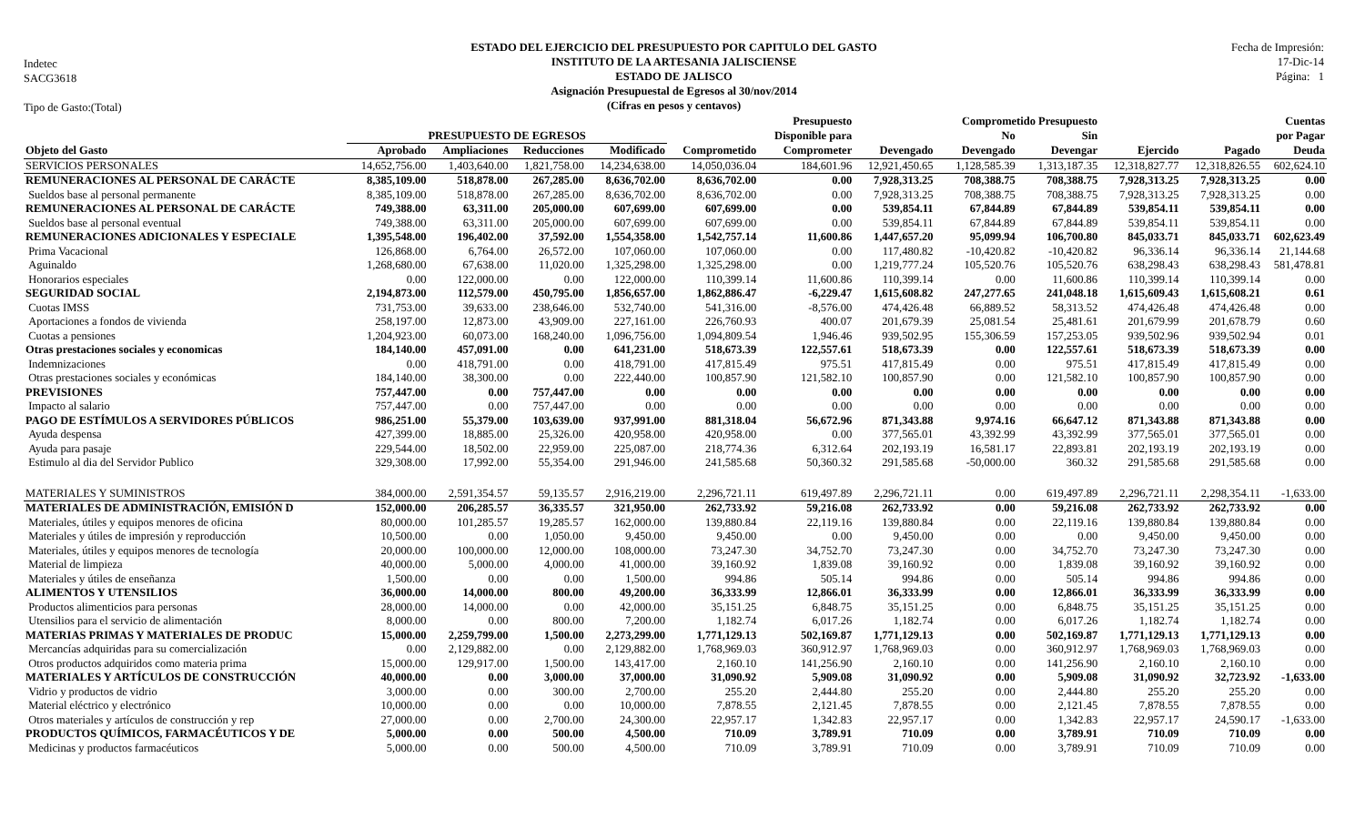Indetec
SACG3618
Tipo de Gasto:(Total)
ESTADO DEL EJERCICIO DEL PRESUPUESTO POR CAPITULO DEL GASTO
INSTITUTO DE LA ARTESANIA JALISCIENSE
ESTADO DE JALISCO
Asignación Presupuestal de Egresos al 30/nov/2014
(Cifras en pesos y centavos)
Fecha de Impresión:
17-Dic-14
Página: 1
| | | | | | | Presupuesto | | Comprometido Presupuesto | | | | Cuentas |
| --- | --- | --- | --- | --- | --- | --- | --- | --- | --- | --- | --- | --- |
| | PRESUPUESTO DE EGRESOS | | | | | Disponible para | | No | Sin | | | por Pagar |
| Objeto del Gasto | Aprobado | Ampliaciones | Reducciones | Modificado | Comprometido | Comprometer | Devengado | Devengado | Devengar | Ejercido | Pagado | Deuda |
| SERVICIOS PERSONALES | 14,652,756.00 | 1,403,640.00 | 1,821,758.00 | 14,234,638.00 | 14,050,036.04 | 184,601.96 | 12,921,450.65 | 1,128,585.39 | 1,313,187.35 | 12,318,827.77 | 12,318,826.55 | 602,624.10 |
| REMUNERACIONES AL PERSONAL DE CARÁCTE | 8,385,109.00 | 518,878.00 | 267,285.00 | 8,636,702.00 | 8,636,702.00 | 0.00 | 7,928,313.25 | 708,388.75 | 708,388.75 | 7,928,313.25 | 7,928,313.25 | 0.00 |
| Sueldos base al personal permanente | 8,385,109.00 | 518,878.00 | 267,285.00 | 8,636,702.00 | 8,636,702.00 | 0.00 | 7,928,313.25 | 708,388.75 | 708,388.75 | 7,928,313.25 | 7,928,313.25 | 0.00 |
| REMUNERACIONES AL PERSONAL DE CARÁCTE | 749,388.00 | 63,311.00 | 205,000.00 | 607,699.00 | 607,699.00 | 0.00 | 539,854.11 | 67,844.89 | 67,844.89 | 539,854.11 | 539,854.11 | 0.00 |
| Sueldos base al personal eventual | 749,388.00 | 63,311.00 | 205,000.00 | 607,699.00 | 607,699.00 | 0.00 | 539,854.11 | 67,844.89 | 67,844.89 | 539,854.11 | 539,854.11 | 0.00 |
| REMUNERACIONES ADICIONALES Y ESPECIALE | 1,395,548.00 | 196,402.00 | 37,592.00 | 1,554,358.00 | 1,542,757.14 | 11,600.86 | 1,447,657.20 | 95,099.94 | 106,700.80 | 845,033.71 | 845,033.71 | 602,623.49 |
| Prima Vacacional | 126,868.00 | 6,764.00 | 26,572.00 | 107,060.00 | 107,060.00 | 0.00 | 117,480.82 | -10,420.82 | -10,420.82 | 96,336.14 | 96,336.14 | 21,144.68 |
| Aguinaldo | 1,268,680.00 | 67,638.00 | 11,020.00 | 1,325,298.00 | 1,325,298.00 | 0.00 | 1,219,777.24 | 105,520.76 | 105,520.76 | 638,298.43 | 638,298.43 | 581,478.81 |
| Honorarios especiales | 0.00 | 122,000.00 | 0.00 | 122,000.00 | 110,399.14 | 11,600.86 | 110,399.14 | 0.00 | 11,600.86 | 110,399.14 | 110,399.14 | 0.00 |
| SEGURIDAD SOCIAL | 2,194,873.00 | 112,579.00 | 450,795.00 | 1,856,657.00 | 1,862,886.47 | -6,229.47 | 1,615,608.82 | 247,277.65 | 241,048.18 | 1,615,609.43 | 1,615,608.21 | 0.61 |
| Cuotas IMSS | 731,753.00 | 39,633.00 | 238,646.00 | 532,740.00 | 541,316.00 | -8,576.00 | 474,426.48 | 66,889.52 | 58,313.52 | 474,426.48 | 474,426.48 | 0.00 |
| Aportaciones a fondos de vivienda | 258,197.00 | 12,873.00 | 43,909.00 | 227,161.00 | 226,760.93 | 400.07 | 201,679.39 | 25,081.54 | 25,481.61 | 201,679.99 | 201,678.79 | 0.60 |
| Cuotas a pensiones | 1,204,923.00 | 60,073.00 | 168,240.00 | 1,096,756.00 | 1,094,809.54 | 1,946.46 | 939,502.95 | 155,306.59 | 157,253.05 | 939,502.96 | 939,502.94 | 0.01 |
| Otras prestaciones sociales y economicas | 184,140.00 | 457,091.00 | 0.00 | 641,231.00 | 518,673.39 | 122,557.61 | 518,673.39 | 0.00 | 122,557.61 | 518,673.39 | 518,673.39 | 0.00 |
| Indemnizaciones | 0.00 | 418,791.00 | 0.00 | 418,791.00 | 417,815.49 | 975.51 | 417,815.49 | 0.00 | 975.51 | 417,815.49 | 417,815.49 | 0.00 |
| Otras prestaciones sociales y económicas | 184,140.00 | 38,300.00 | 0.00 | 222,440.00 | 100,857.90 | 121,582.10 | 100,857.90 | 0.00 | 121,582.10 | 100,857.90 | 100,857.90 | 0.00 |
| PREVISIONES | 757,447.00 | 0.00 | 757,447.00 | 0.00 | 0.00 | 0.00 | 0.00 | 0.00 | 0.00 | 0.00 | 0.00 | 0.00 |
| Impacto al salario | 757,447.00 | 0.00 | 757,447.00 | 0.00 | 0.00 | 0.00 | 0.00 | 0.00 | 0.00 | 0.00 | 0.00 | 0.00 |
| PAGO DE ESTÍMULOS A SERVIDORES PÚBLICOS | 986,251.00 | 55,379.00 | 103,639.00 | 937,991.00 | 881,318.04 | 56,672.96 | 871,343.88 | 9,974.16 | 66,647.12 | 871,343.88 | 871,343.88 | 0.00 |
| Ayuda despensa | 427,399.00 | 18,885.00 | 25,326.00 | 420,958.00 | 420,958.00 | 0.00 | 377,565.01 | 43,392.99 | 43,392.99 | 377,565.01 | 377,565.01 | 0.00 |
| Ayuda para pasaje | 229,544.00 | 18,502.00 | 22,959.00 | 225,087.00 | 218,774.36 | 6,312.64 | 202,193.19 | 16,581.17 | 22,893.81 | 202,193.19 | 202,193.19 | 0.00 |
| Estimulo al dia del Servidor Publico | 329,308.00 | 17,992.00 | 55,354.00 | 291,946.00 | 241,585.68 | 50,360.32 | 291,585.68 | -50,000.00 | 360.32 | 291,585.68 | 291,585.68 | 0.00 |
| MATERIALES Y SUMINISTROS | 384,000.00 | 2,591,354.57 | 59,135.57 | 2,916,219.00 | 2,296,721.11 | 619,497.89 | 2,296,721.11 | 0.00 | 619,497.89 | 2,296,721.11 | 2,298,354.11 | -1,633.00 |
| MATERIALES DE ADMINISTRACIÓN, EMISIÓN D | 152,000.00 | 206,285.57 | 36,335.57 | 321,950.00 | 262,733.92 | 59,216.08 | 262,733.92 | 0.00 | 59,216.08 | 262,733.92 | 262,733.92 | 0.00 |
| Materiales, útiles y equipos menores de oficina | 80,000.00 | 101,285.57 | 19,285.57 | 162,000.00 | 139,880.84 | 22,119.16 | 139,880.84 | 0.00 | 22,119.16 | 139,880.84 | 139,880.84 | 0.00 |
| Materiales y útiles de impresión y reproducción | 10,500.00 | 0.00 | 1,050.00 | 9,450.00 | 9,450.00 | 0.00 | 9,450.00 | 0.00 | 0.00 | 9,450.00 | 9,450.00 | 0.00 |
| Materiales, útiles y equipos menores de tecnología | 20,000.00 | 100,000.00 | 12,000.00 | 108,000.00 | 73,247.30 | 34,752.70 | 73,247.30 | 0.00 | 34,752.70 | 73,247.30 | 73,247.30 | 0.00 |
| Material de limpieza | 40,000.00 | 5,000.00 | 4,000.00 | 41,000.00 | 39,160.92 | 1,839.08 | 39,160.92 | 0.00 | 1,839.08 | 39,160.92 | 39,160.92 | 0.00 |
| Materiales y útiles de enseñanza | 1,500.00 | 0.00 | 0.00 | 1,500.00 | 994.86 | 505.14 | 994.86 | 0.00 | 505.14 | 994.86 | 994.86 | 0.00 |
| ALIMENTOS Y UTENSILIOS | 36,000.00 | 14,000.00 | 800.00 | 49,200.00 | 36,333.99 | 12,866.01 | 36,333.99 | 0.00 | 12,866.01 | 36,333.99 | 36,333.99 | 0.00 |
| Productos alimenticios para personas | 28,000.00 | 14,000.00 | 0.00 | 42,000.00 | 35,151.25 | 6,848.75 | 35,151.25 | 0.00 | 6,848.75 | 35,151.25 | 35,151.25 | 0.00 |
| Utensilios para el servicio de alimentación | 8,000.00 | 0.00 | 800.00 | 7,200.00 | 1,182.74 | 6,017.26 | 1,182.74 | 0.00 | 6,017.26 | 1,182.74 | 1,182.74 | 0.00 |
| MATERIAS PRIMAS Y MATERIALES DE PRODUC | 15,000.00 | 2,259,799.00 | 1,500.00 | 2,273,299.00 | 1,771,129.13 | 502,169.87 | 1,771,129.13 | 0.00 | 502,169.87 | 1,771,129.13 | 1,771,129.13 | 0.00 |
| Mercancías adquiridas para su comercialización | 0.00 | 2,129,882.00 | 0.00 | 2,129,882.00 | 1,768,969.03 | 360,912.97 | 1,768,969.03 | 0.00 | 360,912.97 | 1,768,969.03 | 1,768,969.03 | 0.00 |
| Otros productos adquiridos como materia prima | 15,000.00 | 129,917.00 | 1,500.00 | 143,417.00 | 2,160.10 | 141,256.90 | 2,160.10 | 0.00 | 141,256.90 | 2,160.10 | 2,160.10 | 0.00 |
| MATERIALES Y ARTÍCULOS DE CONSTRUCCIÓN | 40,000.00 | 0.00 | 3,000.00 | 37,000.00 | 31,090.92 | 5,909.08 | 31,090.92 | 0.00 | 5,909.08 | 31,090.92 | 32,723.92 | -1,633.00 |
| Vidrio y productos de vidrio | 3,000.00 | 0.00 | 300.00 | 2,700.00 | 255.20 | 2,444.80 | 255.20 | 0.00 | 2,444.80 | 255.20 | 255.20 | 0.00 |
| Material eléctrico y electrónico | 10,000.00 | 0.00 | 0.00 | 10,000.00 | 7,878.55 | 2,121.45 | 7,878.55 | 0.00 | 2,121.45 | 7,878.55 | 7,878.55 | 0.00 |
| Otros materiales y artículos de construcción y rep | 27,000.00 | 0.00 | 2,700.00 | 24,300.00 | 22,957.17 | 1,342.83 | 22,957.17 | 0.00 | 1,342.83 | 22,957.17 | 24,590.17 | -1,633.00 |
| PRODUCTOS QUÍMICOS, FARMACÉUTICOS Y DE | 5,000.00 | 0.00 | 500.00 | 4,500.00 | 710.09 | 3,789.91 | 710.09 | 0.00 | 3,789.91 | 710.09 | 710.09 | 0.00 |
| Medicinas y productos farmacéuticos | 5,000.00 | 0.00 | 500.00 | 4,500.00 | 710.09 | 3,789.91 | 710.09 | 0.00 | 3,789.91 | 710.09 | 710.09 | 0.00 |